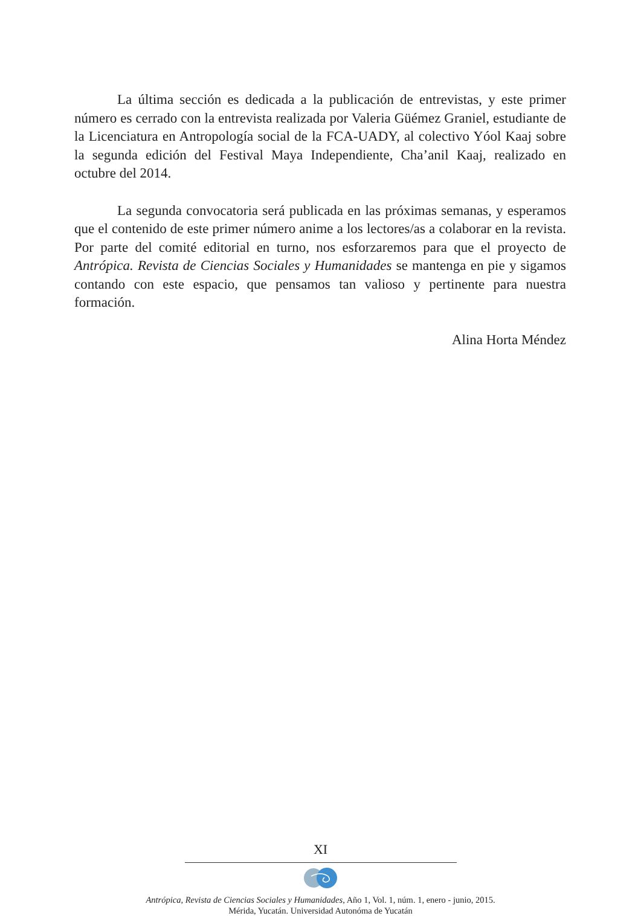La última sección es dedicada a la publicación de entrevistas, y este primer número es cerrado con la entrevista realizada por Valeria Güémez Graniel, estudiante de la Licenciatura en Antropología social de la FCA-UADY, al colectivo Yóol Kaaj sobre la segunda edición del Festival Maya Independiente, Cha’anil Kaaj, realizado en octubre del 2014.
La segunda convocatoria será publicada en las próximas semanas, y esperamos que el contenido de este primer número anime a los lectores/as a colaborar en la revista. Por parte del comité editorial en turno, nos esforzaremos para que el proyecto de Antrópica. Revista de Ciencias Sociales y Humanidades se mantenga en pie y sigamos contando con este espacio, que pensamos tan valioso y pertinente para nuestra formación.
Alina Horta Méndez
XI
Antrópica, Revista de Ciencias Sociales y Humanidades, Año 1, Vol. 1, núm. 1, enero - junio, 2015.
Mérida, Yucatán. Universidad Autonóma de Yucatán